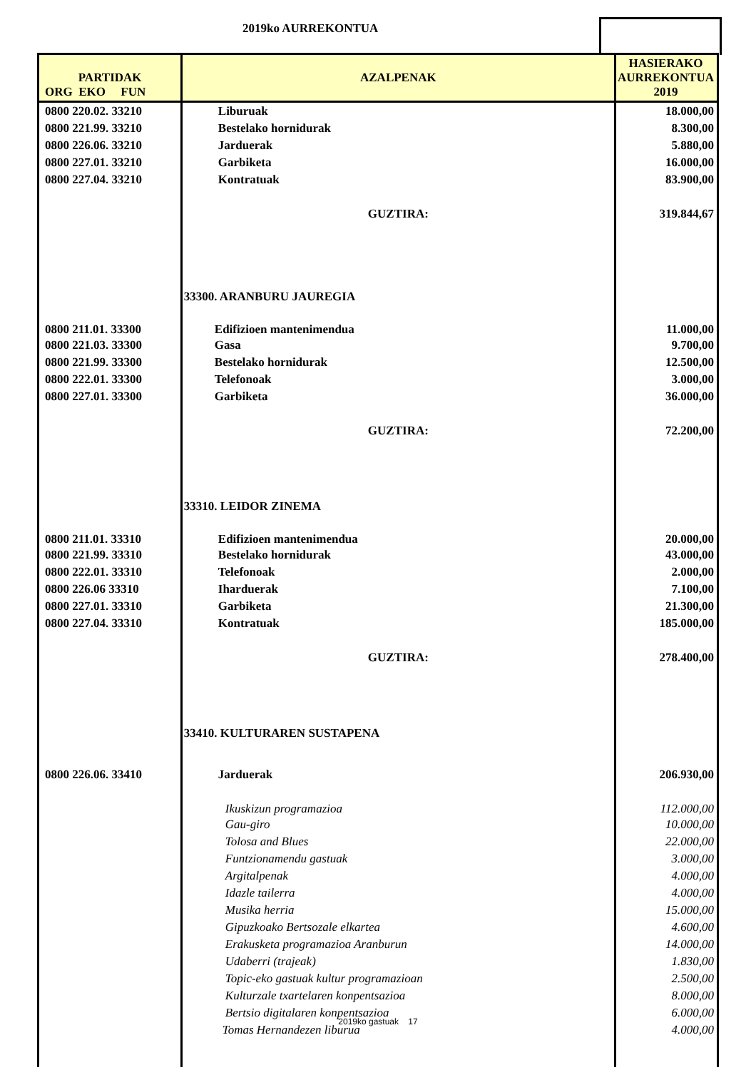2019ko AURREKONTUA
| PARTIDAK ORG EKO FUN | AZALPENAK | HASIERAKO AURREKONTUA 2019 |
| --- | --- | --- |
| 0800 220.02. 33210 | Liburuak | 18.000,00 |
| 0800 221.99. 33210 | Bestelako hornidurak | 8.300,00 |
| 0800 226.06. 33210 | Jarduerak | 5.880,00 |
| 0800 227.01. 33210 | Garbiketa | 16.000,00 |
| 0800 227.04. 33210 | Kontratuak | 83.900,00 |
| | GUZTIRA: | 319.844,67 |
| | 33300. ARANBURU JAUREGIA | |
| 0800 211.01. 33300 | Edifizioen mantenimendua | 11.000,00 |
| 0800 221.03. 33300 | Gasa | 9.700,00 |
| 0800 221.99. 33300 | Bestelako hornidurak | 12.500,00 |
| 0800 222.01. 33300 | Telefonoak | 3.000,00 |
| 0800 227.01. 33300 | Garbiketa | 36.000,00 |
| | GUZTIRA: | 72.200,00 |
| | 33310. LEIDOR ZINEMA | |
| 0800 211.01. 33310 | Edifizioen mantenimendua | 20.000,00 |
| 0800 221.99. 33310 | Bestelako hornidurak | 43.000,00 |
| 0800 222.01. 33310 | Telefonoak | 2.000,00 |
| 0800 226.06 33310 | Iharduerak | 7.100,00 |
| 0800 227.01. 33310 | Garbiketa | 21.300,00 |
| 0800 227.04. 33310 | Kontratuak | 185.000,00 |
| | GUZTIRA: | 278.400,00 |
| | 33410. KULTURAREN SUSTAPENA | |
| 0800 226.06. 33410 | Jarduerak | 206.930,00 |
| | Ikuskizun programazioa | 112.000,00 |
| | Gau-giro | 10.000,00 |
| | Tolosa and Blues | 22.000,00 |
| | Funtzionamendu gastuak | 3.000,00 |
| | Argitalpenak | 4.000,00 |
| | Idazle tailerra | 4.000,00 |
| | Musika herria | 15.000,00 |
| | Gipuzkoako Bertsozale elkartea | 4.600,00 |
| | Erakusketa programazioa Aranburun | 14.000,00 |
| | Udaberri (trajeak) | 1.830,00 |
| | Topic-eko gastuak kultur programazioan | 2.500,00 |
| | Kulturzale txartelaren konpentsazioa | 8.000,00 |
| | Bertsio digitalaren konpentsazioa | 6.000,00 |
| | Tomas Hernandezen liburua | 4.000,00 |
2019ko gastuak 17